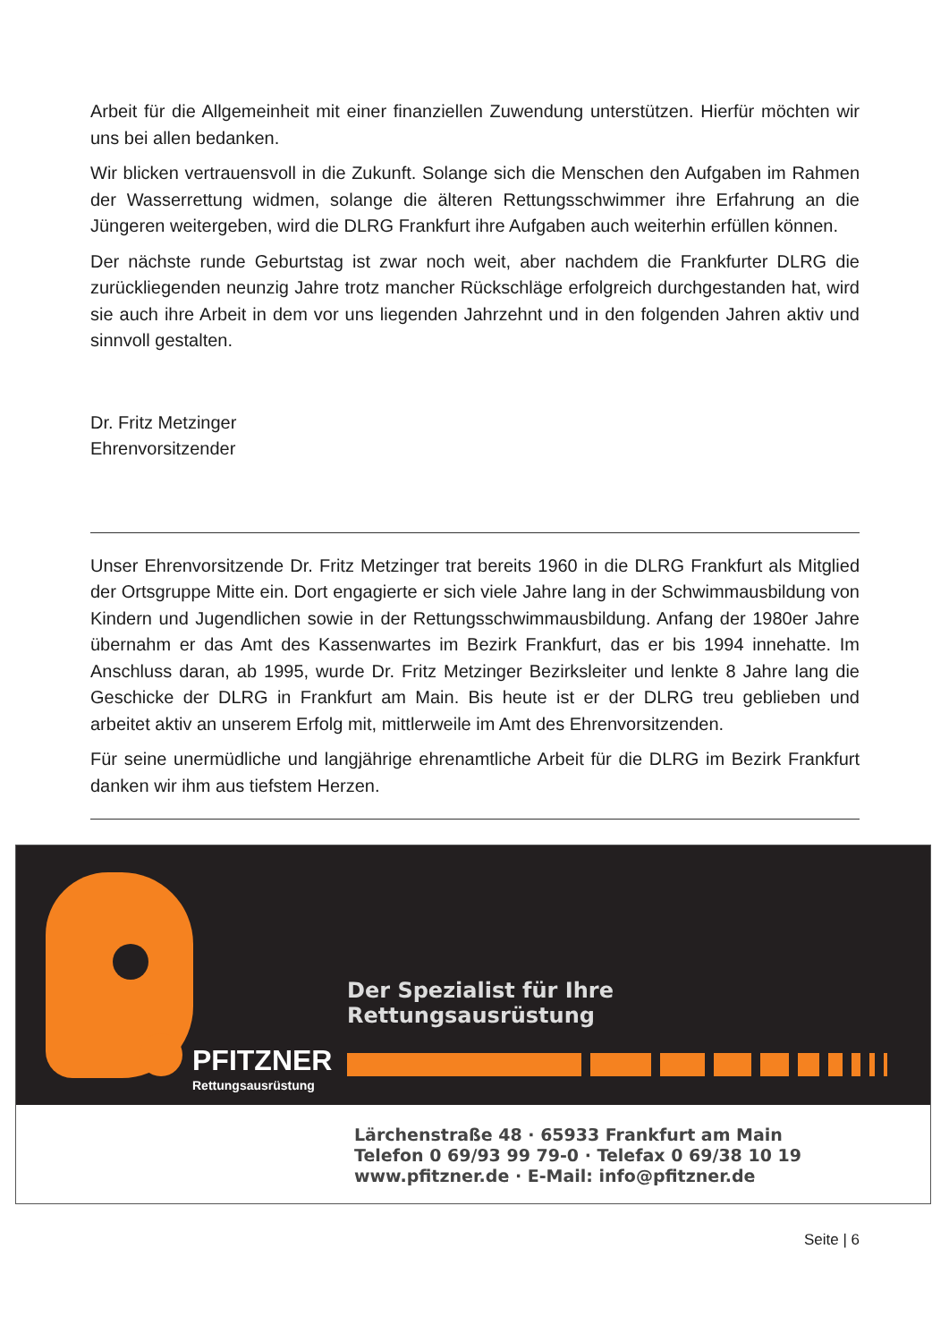Arbeit für die Allgemeinheit mit einer finanziellen Zuwendung unterstützen. Hierfür möchten wir uns bei allen bedanken.
Wir blicken vertrauensvoll in die Zukunft. Solange sich die Menschen den Aufgaben im Rahmen der Wasserrettung widmen, solange die älteren Rettungsschwimmer ihre Erfahrung an die Jüngeren weitergeben, wird die DLRG Frankfurt ihre Aufgaben auch weiterhin erfüllen können.
Der nächste runde Geburtstag ist zwar noch weit, aber nachdem die Frankfurter DLRG die zurückliegenden neunzig Jahre trotz mancher Rückschläge erfolgreich durchgestanden hat, wird sie auch ihre Arbeit in dem vor uns liegenden Jahrzehnt und in den folgenden Jahren aktiv und sinnvoll gestalten.
Dr. Fritz Metzinger
Ehrenvorsitzender
Unser Ehrenvorsitzende Dr. Fritz Metzinger trat bereits 1960 in die DLRG Frankfurt als Mitglied der Ortsgruppe Mitte ein. Dort engagierte er sich viele Jahre lang in der Schwimmausbildung von Kindern und Jugendlichen sowie in der Rettungsschwimmausbildung. Anfang der 1980er Jahre übernahm er das Amt des Kassenwartes im Bezirk Frankfurt, das er bis 1994 innehatte. Im Anschluss daran, ab 1995, wurde Dr. Fritz Metzinger Bezirksleiter und lenkte 8 Jahre lang die Geschicke der DLRG in Frankfurt am Main. Bis heute ist er der DLRG treu geblieben und arbeitet aktiv an unserem Erfolg mit, mittlerweile im Amt des Ehrenvorsitzenden.
Für seine unermüdliche und langjährige ehrenamtliche Arbeit für die DLRG im Bezirk Frankfurt danken wir ihm aus tiefstem Herzen.
PFITZNER
Rettungsausrüstung
Der Spezialist für Ihre
Rettungsausrüstung
Lärchenstraße 48 · 65933 Frankfurt am Main
Telefon 0 69/93 99 79-0 · Telefax 0 69/38 10 19
www.pfitzner.de · E-Mail: info@pfitzner.de
Seite | 6